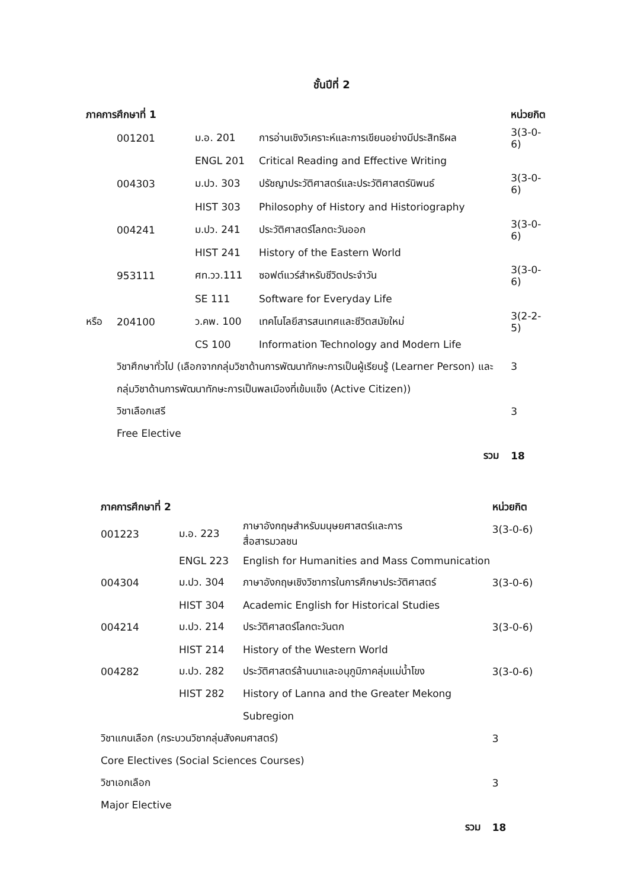ชั้นปีที่ 2
| ภาคการศึกษาที่ 1 | | | | หน่วยกิต |
| --- | --- | --- | --- | --- |
| | 001201 | ม.อ. 201 | การอ่านเชิงวิเคราะห์และการเขียนอย่างมีประสิทธิผล | 3(3-0-6) |
| | | ENGL 201 | Critical Reading and Effective Writing | |
| | 004303 | ม.ปว. 303 | ปรัชญาประวัติศาสตร์และประวัติศาสตร์นิพนธ์ | 3(3-0-6) |
| | | HIST 303 | Philosophy of History and Historiography | |
| | 004241 | ม.ปว. 241 | ประวัติศาสตร์โลกตะวันออก | 3(3-0-6) |
| | | HIST 241 | History of the Eastern World | |
| | 953111 | ศท.วว.111 | ซอฟต์แวร์สำหรับชีวิตประจำวัน | 3(3-0-6) |
| | | SE 111 | Software for Everyday Life | |
| หรือ | 204100 | ว.คพ. 100 | เทคโนโลยีสารสนเทศและชีวิตสมัยใหม่ | 3(2-2-5) |
| | | CS 100 | Information Technology and Modern Life | |
| | วิชาศึกษาทั่วไป (เลือกจากกลุ่มวิชาด้านการพัฒนาทักษะการเป็นผู้เรียนรู้ (Learner Person) และกลุ่มวิชาด้านการพัฒนาทักษะการเป็นพลเมืองที่เข้มแข็ง (Active Citizen)) | | | 3 |
| | วิชาเลือกเสรี | | | 3 |
| | Free Elective | | | |
| รวม | | | | 18 |
| ภาคการศึกษาที่ 2 | | | หน่วยกิต |
| --- | --- | --- | --- |
| 001223 | ม.อ. 223 | ภาษาอังกฤษสำหรับมนุษยศาสตร์และการ สื่อสารมวลชน | 3(3-0-6) |
| | ENGL 223 | English for Humanities and Mass Communication | |
| 004304 | ม.ปว. 304 | ภาษาอังกฤษเชิงวิชาการในการศึกษาประวัติศาสตร์ | 3(3-0-6) |
| | HIST 304 | Academic English for Historical Studies | |
| 004214 | ม.ปว. 214 | ประวัติศาสตร์โลกตะวันตก | 3(3-0-6) |
| | HIST 214 | History of the Western World | |
| 004282 | ม.ปว. 282 | ประวัติศาสตร์ล้านนาและอนุภูมิภาคลุ่มแม่น้ำโขง | 3(3-0-6) |
| | HIST 282 | History of Lanna and the Greater Mekong Subregion | |
| วิชาแกนเลือก (กระบวนวิชากลุ่มสังคมศาสตร์) | | | 3 |
| Core Electives (Social Sciences Courses) | | | |
| วิชาเอกเลือก | | | 3 |
| Major Elective | | | |
| รวม | | | 18 |